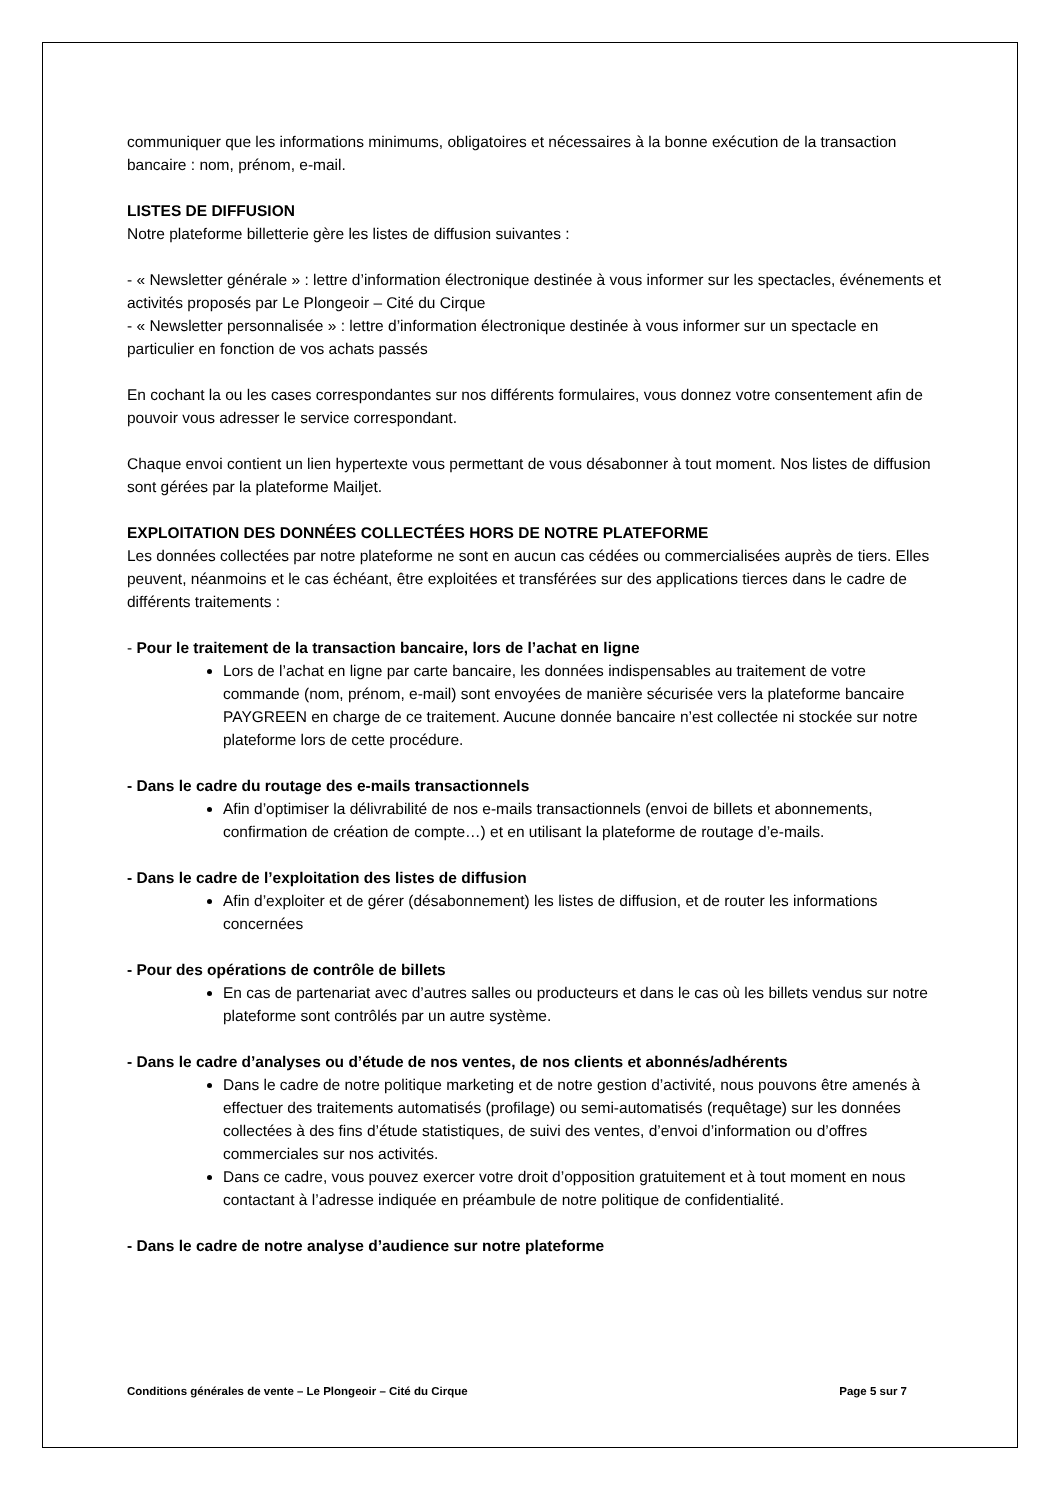communiquer que les informations minimums, obligatoires et nécessaires à la bonne exécution de la transaction bancaire : nom, prénom, e-mail.
LISTES DE DIFFUSION
Notre plateforme billetterie gère les listes de diffusion suivantes :
- « Newsletter générale » : lettre d’information électronique destinée à vous informer sur les spectacles, événements et activités proposés par Le Plongeoir – Cité du Cirque
- « Newsletter personnalisée » : lettre d’information électronique destinée à vous informer sur un spectacle en particulier en fonction de vos achats passés
En cochant la ou les cases correspondantes sur nos différents formulaires, vous donnez votre consentement afin de pouvoir vous adresser le service correspondant.
Chaque envoi contient un lien hypertexte vous permettant de vous désabonner à tout moment. Nos listes de diffusion sont gérées par la plateforme Mailjet.
EXPLOITATION DES DONNÉES COLLECTÉES HORS DE NOTRE PLATEFORME
Les données collectées par notre plateforme ne sont en aucun cas cédées ou commercialisées auprès de tiers. Elles peuvent, néanmoins et le cas échéant, être exploitées et transférées sur des applications tierces dans le cadre de différents traitements :
- Pour le traitement de la transaction bancaire, lors de l’achat en ligne
Lors de l’achat en ligne par carte bancaire, les données indispensables au traitement de votre commande (nom, prénom, e-mail) sont envoyées de manière sécurisée vers la plateforme bancaire PAYGREEN en charge de ce traitement. Aucune donnée bancaire n’est collectée ni stockée sur notre plateforme lors de cette procédure.
- Dans le cadre du routage des e-mails transactionnels
Afin d’optimiser la délivrabilité de nos e-mails transactionnels (envoi de billets et abonnements, confirmation de création de compte…) et en utilisant la plateforme de routage d’e-mails.
- Dans le cadre de l’exploitation des listes de diffusion
Afin d’exploiter et de gérer (désabonnement) les listes de diffusion, et de router les informations concernées
- Pour des opérations de contrôle de billets
En cas de partenariat avec d’autres salles ou producteurs et dans le cas où les billets vendus sur notre plateforme sont contrôlés par un autre système.
- Dans le cadre d’analyses ou d’étude de nos ventes, de nos clients et abonnés/adhérents
Dans le cadre de notre politique marketing et de notre gestion d’activité, nous pouvons être amenés à effectuer des traitements automatisés (profilage) ou semi-automatisés (requêtage) sur les données collectées à des fins d’étude statistiques, de suivi des ventes, d’envoi d’information ou d’offres commerciales sur nos activités.
Dans ce cadre, vous pouvez exercer votre droit d’opposition gratuitement et à tout moment en nous contactant à l’adresse indiquée en préambule de notre politique de confidentialité.
- Dans le cadre de notre analyse d’audience sur notre plateforme
Conditions générales de vente – Le Plongeoir – Cité du Cirque Page 5 sur 7